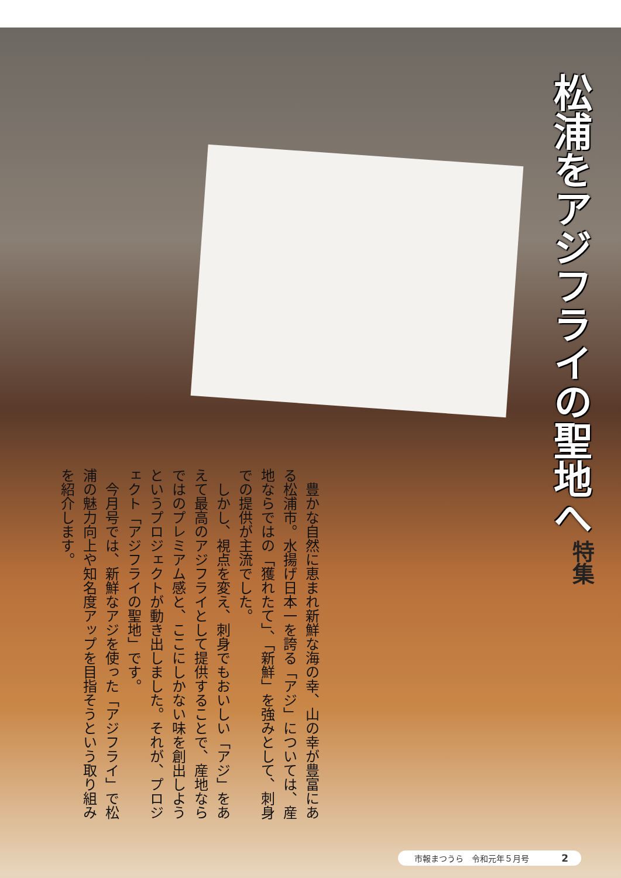特集 松浦をアジフライの聖地へ
豊かな自然に恵まれ新鮮な海の幸、山の幸が豊富にある松浦市。水揚げ日本一を誇る「アジ」については、産地ならではの「獲れたて」、「新鮮」を強みとして、刺身での提供が主流でした。
しかし、視点を変え、刺身でもおいしい「アジ」をあえて最高のアジフライとして提供することで、産地ならではのプレミアム感と、ここにしかない味を創出しようというプロジェクトが動き出しました。それが、プロジェクト「アジフライの聖地」です。
今月号では、新鮮なアジを使った「アジフライ」で松浦の魅力向上や知名度アップを目指そうという取り組みを紹介します。
市報まつうら　令和元年５月号 2